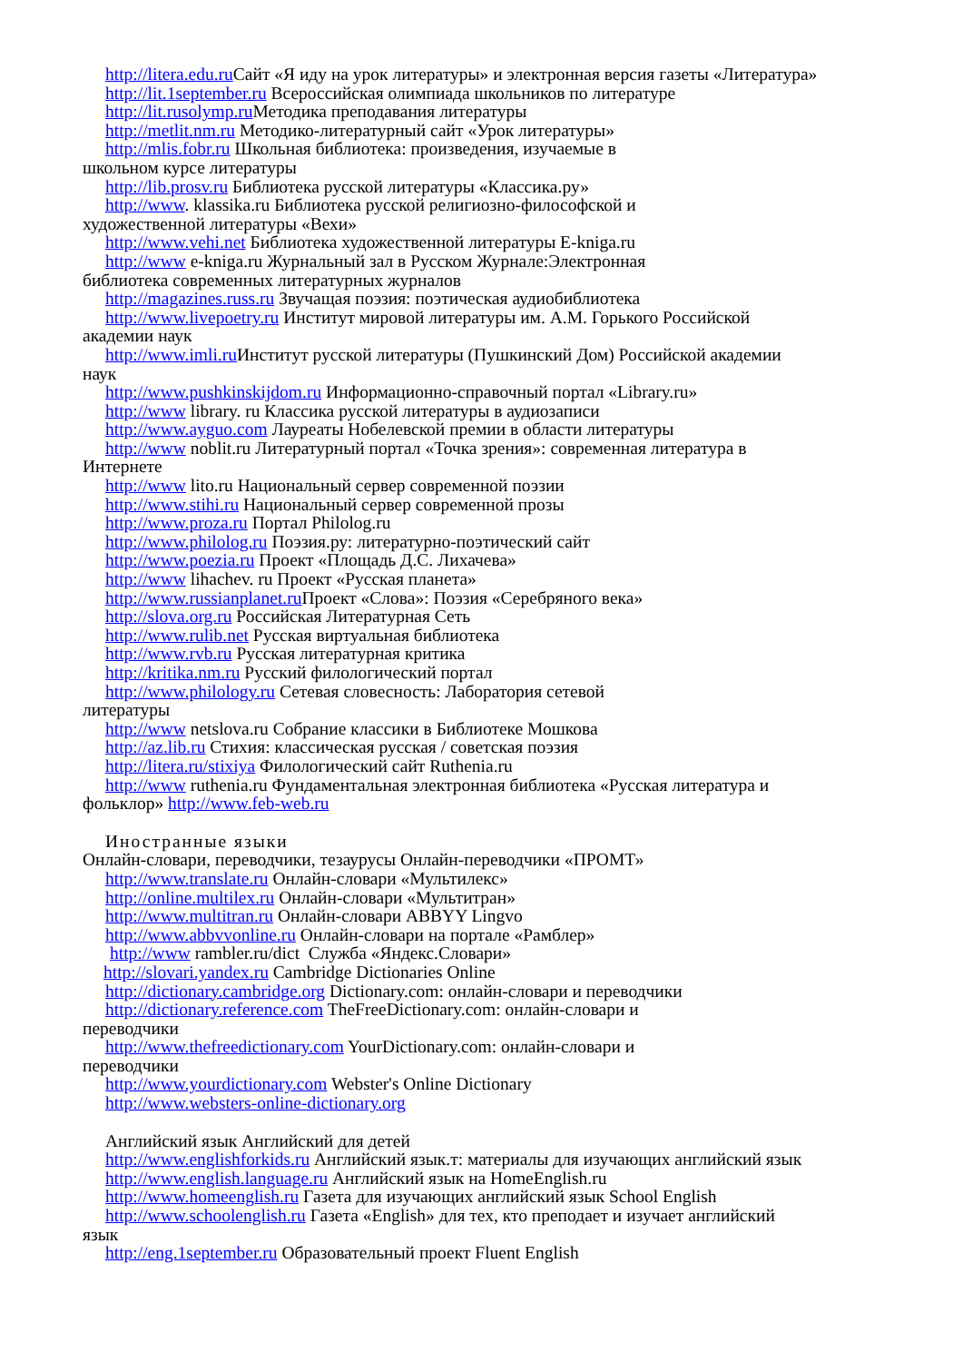http://litera.edu.ru Сайт «Я иду на урок литературы» и электронная версия газеты «Литература»
http://lit.1september.ru Всероссийская олимпиада школьников по литературе
http://lit.rusolymp.ru Методика преподавания литературы
http://metlit.nm.ru Методико-литературный сайт «Урок литературы»
http://mlis.fobr.ru Школьная библиотека: произведения, изучаемые в
школьном курсе литературы
http://lib.prosv.ru Библиотека русской литературы «Классика.ру»
http://www. klassika.ru Библиотека русской религиозно-философской и
художественной литературы «Вехи»
http://www.vehi.net Библиотека художественной литературы E-kniga.ru
http://www e-kniga.ru Журнальный зал в Русском Журнале:Электронная
библиотека современных литературных журналов
http://magazines.russ.ru Звучащая поэзия: поэтическая аудиобиблиотека
http://www.livepoetry.ru Институт мировой литературы им. А.М. Горького Российской
академии наук
http://www.imli.ru Институт русской литературы (Пушкинский Дом) Российской академии
наук
http://www.pushkinskijdom.ru Информационно-справочный портал «Library.ru»
http://www library. ru Классика русской литературы в аудиозаписи
http://www.ayguo.com Лауреаты Нобелевской премии в области литературы
http://www noblit.ru Литературный портал «Точка зрения»: современная литература в
Интернете
http://www lito.ru Национальный сервер современной поэзии
http://www.stihi.ru Национальный сервер современной прозы
http://www.proza.ru Портал Philolog.ru
http://www.philolog.ru Поэзия.ру: литературно-поэтический сайт
http://www.poezia.ru Проект «Площадь Д.С. Лихачева»
http://www lihachev. ru Проект «Русская планета»
http://www.russianplanet.ru Проект «Слова»: Поэзия «Серебряного века»
http://slova.org.ru Российская Литературная Сеть
http://www.rulib.net Русская виртуальная библиотека
http://www.rvb.ru Русская литературная критика
http://kritika.nm.ru Русский филологический портал
http://www.philology.ru Сетевая словесность: Лаборатория сетевой
литературы
http://www netslova.ru Собрание классики в Библиотеке Мошкова
http://az.lib.ru Стихия: классическая русская / советская поэзия
http://litera.ru/stixiya Филологический сайт Ruthenia.ru
http://www ruthenia.ru Фундаментальная электронная библиотека «Русская литература и
фольклор» http://www.feb-web.ru
Иностранные языки
Онлайн-словари, переводчики, тезаурусы Онлайн-переводчики «ПРОМТ»
http://www.translate.ru Онлайн-словари «Мультилекс»
http://online.multilex.ru Онлайн-словари «Мультитран»
http://www.multitran.ru Онлайн-словари ABBYY Lingvo
http://www.abbvvonline.ru Онлайн-словари на портале «Рамблер»
http://www rambler.ru/dict Служба «Яндекс.Словари»
http://slovari.yandex.ru Cambridge Dictionaries Online
http://dictionary.cambridge.org Dictionary.com: онлайн-словари и переводчики
http://dictionary.reference.com TheFreeDictionary.com: онлайн-словари и
переводчики
http://www.thefreedictionary.com YourDictionary.com: онлайн-словари и
переводчики
http://www.yourdictionary.com Webster's Online Dictionary
http://www.websters-online-dictionary.org
Английский язык Английский для детей
http://www.englishforkids.ru Английский язык.т: материалы для изучающих английский язык
http://www.english.language.ru Английский язык на HomeEnglish.ru
http://www.homeenglish.ru Газета для изучающих английский язык School English
http://www.schoolenglish.ru Газета «English» для тех, кто преподает и изучает английский
язык
http://eng.1september.ru Образовательный проект Fluent English